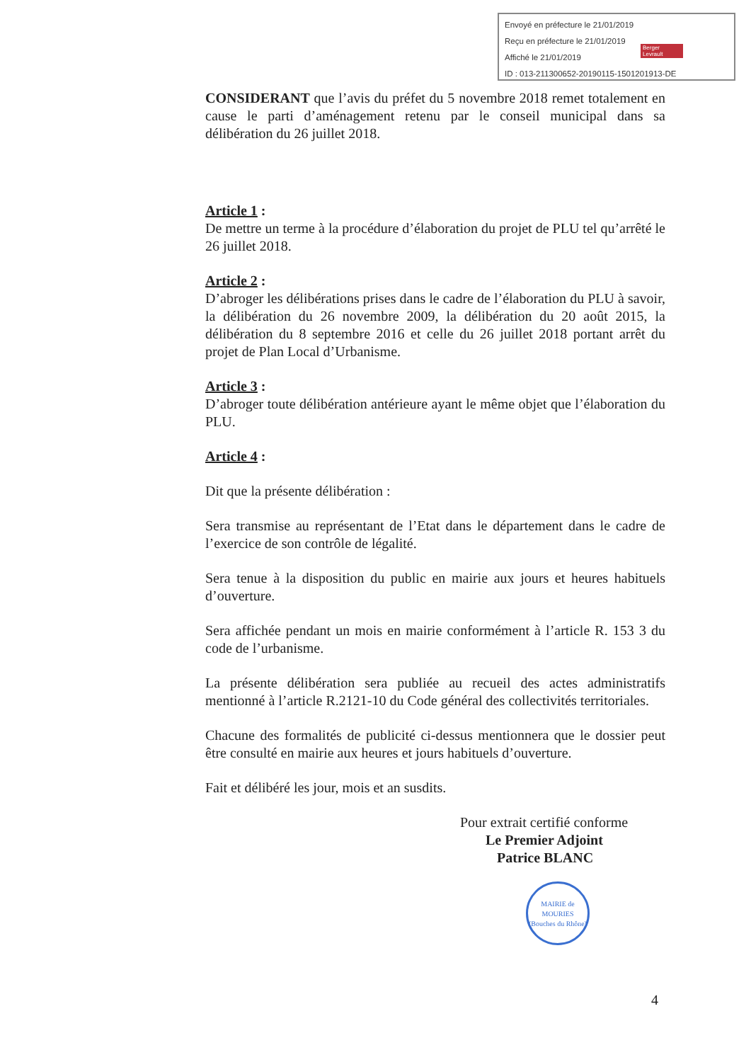Envoyé en préfecture le 21/01/2019
Reçu en préfecture le 21/01/2019
Affiché le 21/01/2019
ID : 013-211300652-20190115-1501201913-DE
Berger Levrault
CONSIDERANT que l’avis du préfet du 5 novembre 2018 remet totalement en cause le parti d’aménagement retenu par le conseil municipal dans sa délibération du 26 juillet 2018.
Article 1 :
De mettre un terme à la procédure d’élaboration du projet de PLU tel qu’arrêté le 26 juillet 2018.
Article 2 :
D’abroger les délibérations prises dans le cadre de l’élaboration du PLU à savoir, la délibération du 26 novembre 2009, la délibération du 20 août 2015, la délibération du 8 septembre 2016 et celle du 26 juillet 2018 portant arrêt du projet de Plan Local d’Urbanisme.
Article 3 :
D’abroger toute délibération antérieure ayant le même objet que l’élaboration du PLU.
Article 4 :
Dit que la présente délibération :
Sera transmise au représentant de l’Etat dans le département dans le cadre de l’exercice de son contrôle de légalité.
Sera tenue à la disposition du public en mairie aux jours et heures habituels d’ouverture.
Sera affichée pendant un mois en mairie conformément à l’article R. 153 3 du code de l’urbanisme.
La présente délibération sera publiée au recueil des actes administratifs mentionné à l’article R.2121-10 du Code général des collectivités territoriales.
Chacune des formalités de publicité ci-dessus mentionnera que le dossier peut être consulté en mairie aux heures et jours habituels d’ouverture.
Fait et délibéré les jour, mois et an susdits.
Pour extrait certifié conforme
Le Premier Adjoint
Patrice BLANC
MAIRIE de MOURIES
(Bouches du Rhône)
4